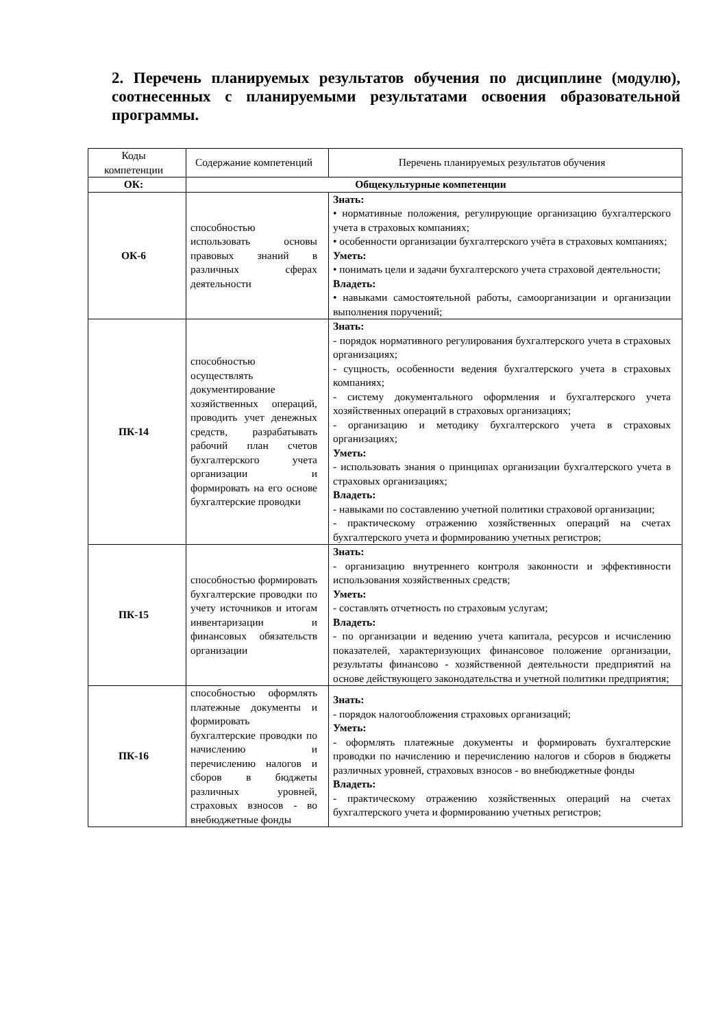2. Перечень планируемых результатов обучения по дисциплине (модулю), соотнесенных с планируемыми результатами освоения образовательной программы.
| Коды компетенции | Содержание компетенций | Перечень планируемых результатов обучения |
| --- | --- | --- |
| ОК: | Общекультурные компетенции | |
| ОК-6 | способностью использовать основы правовых знаний в различных сферах деятельности | Знать: • нормативные положения, регулирующие организацию бухгалтерского учета в страховых компаниях; • особенности организации бухгалтерского учёта в страховых компаниях; Уметь: • понимать цели и задачи бухгалтерского учета страховой деятельности; Владеть: • навыками самостоятельной работы, самоорганизации и организации выполнения поручений; |
| ПК-14 | способностью осуществлять документирование хозяйственных операций, проводить учет денежных средств, разрабатывать рабочий план счетов бухгалтерского учета организации и формировать на его основе бухгалтерские проводки | Знать: - порядок нормативного регулирования бухгалтерского учета в страховых организациях; - сущность, особенности ведения бухгалтерского учета в страховых компаниях; - систему документального оформления и бухгалтерского учета хозяйственных операций в страховых организациях; - организацию и методику бухгалтерского учета в страховых организациях; Уметь: - использовать знания о принципах организации бухгалтерского учета в страховых организациях; Владеть: - навыками по составлению учетной политики страховой организации; - практическому отражению хозяйственных операций на счетах бухгалтерского учета и формированию учетных регистров; |
| ПК-15 | способностью формировать бухгалтерские проводки по учету источников и итогам инвентаризации и финансовых обязательств организации | Знать: - организацию внутреннего контроля законности и эффективности использования хозяйственных средств; Уметь: - составлять отчетность по страховым услугам; Владеть: - по организации и ведению учета капитала, ресурсов и исчислению показателей, характеризующих финансовое положение организации, результаты финансово - хозяйственной деятельности предприятий на основе действующего законодательства и учетной политики предприятия; |
| ПК-16 | способностью оформлять платежные документы и формировать бухгалтерские проводки по начислению и перечислению налогов и сборов в бюджеты различных уровней, страховых взносов - во внебюджетные фонды | Знать: - порядок налогообложения страховых организаций; Уметь: - оформлять платежные документы и формировать бухгалтерские проводки по начислению и перечислению налогов и сборов в бюджеты различных уровней, страховых взносов - во внебюджетные фонды Владеть: - практическому отражению хозяйственных операций на счетах бухгалтерского учета и формированию учетных регистров; |